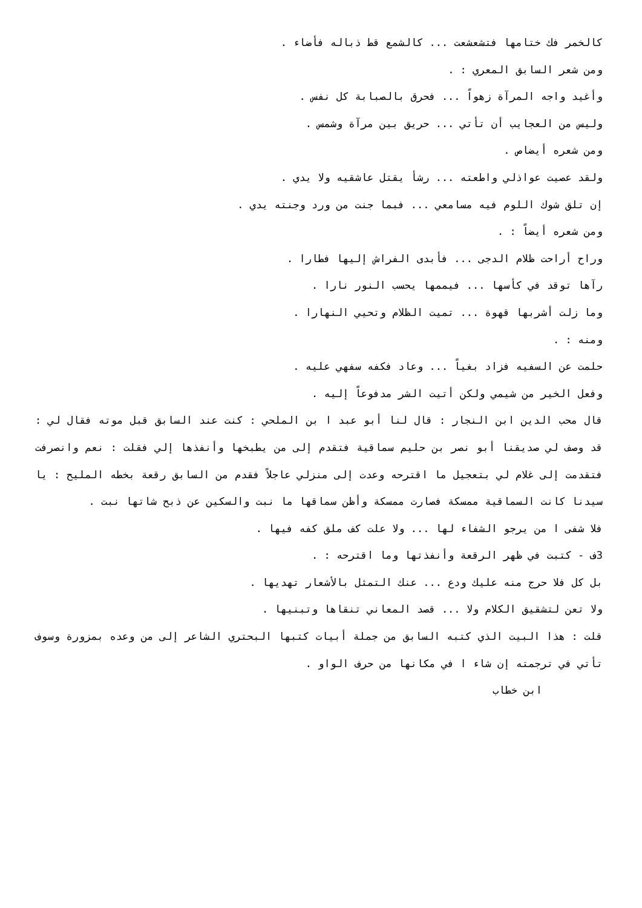كالخمر فك ختامها فتشعشعت ... كالشمع قط ذباله فأضاء .
ومن شعر السابق المعري : .
وأغيد واجه المرآة زهواً ... فحرق بالصبابة كل نفس .
وليس من العجايب أن تأتي ... حريق بين مرآة وشمس .
ومن شعره أيضاص .
ولقد عصيت عواذلي واطعته ... رشأ يقتل عاشقيه ولا يدي .
إن تلق شوك اللوم فيه مسامعي ... فبما جنت من ورد وجنته يدي .
ومن شعره أيضاً : .
وراح أراحت ظلام الدجى ... فأبدى الفراش إليها فطارا .
رآها توقد في كأسها ... فيممها يحسب النور نارا .
وما زلت أشربها قهوة ... تميت الظلام وتحيي النهارا .
ومنه : .
حلمت عن السفيه فزاد بغياً ... وعاد فكفه سفهي عليه .
وفعل الخير من شيمي ولكن أتيت الشر مدفوعاً إليه .
قال محب الدين ابن النجار : قال لنا أبو عبد ا بن الملحي : كنت عند السابق قبل موته فقال لي : قد وصف لي صديقنا أبو نصر بن حليم سماقية فتقدم إلى من يطبخها وأنفذها إلي فقلت : نعم وانصرفت فتقدمت إلى غلام لي بتعجيل ما اقترحه وعدت إلى منزلي عاجلاً فقدم من السابق رقعة بخطه المليح : يا سيدنا كانت السماقية ممسكة فصارت ممسكة وأظن سماقها ما نبت والسكين عن ذبح شاتها نبت .
فلا شفى ا من يرجو الشفاء لها ... ولا علت كف ملق كفه فيها .
3ف - كتبت في ظهر الرقعة وأنفذتها وما اقترحه : .
بل كل فلا حرج منه عليك ودع ... عنك التمثل بالأشعار تهديها .
ولا تعن لتشقيق الكلام ولا ... قصد المعاني تنقاها وتبنيها .
قلت : هذا البيت الذي كتبه السابق من جملة أبيات كتبها البحتري الشاعر إلى من وعده بمزورة وسوف تأتي في ترجمته إن شاء ا في مكانها من حرف الواو .
ابن خطاب